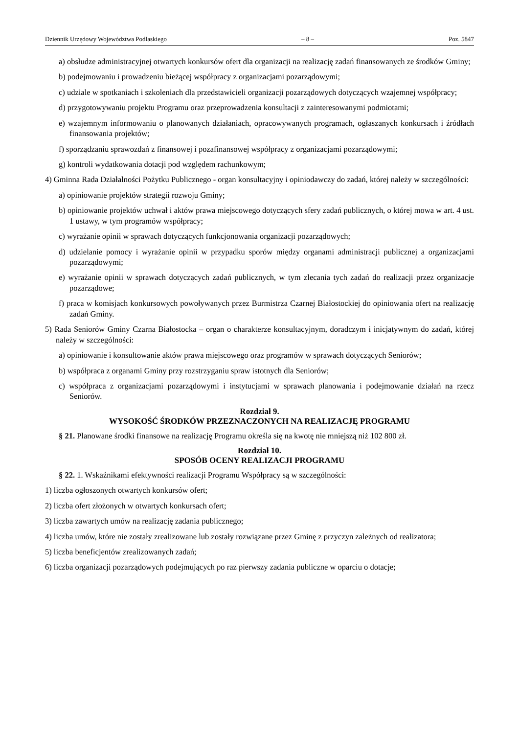Dziennik Urzędowy Województwa Podlaskiego – 8 – Poz. 5847
a) obsłudze administracyjnej otwartych konkursów ofert dla organizacji na realizację zadań finansowanych ze środków Gminy;
b) podejmowaniu i prowadzeniu bieżącej współpracy z organizacjami pozarządowymi;
c) udziale w spotkaniach i szkoleniach dla przedstawicieli organizacji pozarządowych dotyczących wzajemnej współpracy;
d) przygotowywaniu projektu Programu oraz przeprowadzenia konsultacji z zainteresowanymi podmiotami;
e) wzajemnym informowaniu o planowanych działaniach, opracowywanych programach, ogłaszanych konkursach i źródłach finansowania projektów;
f) sporządzaniu sprawozdań z finansowej i pozafinansowej współpracy z organizacjami pozarządowymi;
g) kontroli wydatkowania dotacji pod względem rachunkowym;
4) Gminna Rada Działalności Pożytku Publicznego - organ konsultacyjny i opiniodawczy do zadań, której należy w szczególności:
a) opiniowanie projektów strategii rozwoju Gminy;
b) opiniowanie projektów uchwał i aktów prawa miejscowego dotyczących sfery zadań publicznych, o której mowa w art. 4 ust. 1 ustawy, w tym programów współpracy;
c) wyrażanie opinii w sprawach dotyczących funkcjonowania organizacji pozarządowych;
d) udzielanie pomocy i wyrażanie opinii w przypadku sporów między organami administracji publicznej a organizacjami pozarządowymi;
e) wyrażanie opinii w sprawach dotyczących zadań publicznych, w tym zlecania tych zadań do realizacji przez organizacje pozarządowe;
f) praca w komisjach konkursowych powoływanych przez Burmistrza Czarnej Białostockiej do opiniowania ofert na realizację zadań Gminy.
5) Rada Seniorów Gminy Czarna Białostocka – organ o charakterze konsultacyjnym, doradczym i inicjatywnym do zadań, której należy w szczególności:
a) opiniowanie i konsultowanie aktów prawa miejscowego oraz programów w sprawach dotyczących Seniorów;
b) współpraca z organami Gminy przy rozstrzyganiu spraw istotnych dla Seniorów;
c) współpraca z organizacjami pozarządowymi i instytucjami w sprawach planowania i podejmowanie działań na rzecz Seniorów.
Rozdział 9.
WYSOKOŚĆ ŚRODKÓW PRZEZNACZONYCH NA REALIZACJĘ PROGRAMU
§ 21. Planowane środki finansowe na realizację Programu określa się na kwotę nie mniejszą niż 102 800 zł.
Rozdział 10.
SPOSÓB OCENY REALIZACJI PROGRAMU
§ 22. 1. Wskaźnikami efektywności realizacji Programu Współpracy są w szczególności:
1) liczba ogłoszonych otwartych konkursów ofert;
2) liczba ofert złożonych w otwartych konkursach ofert;
3) liczba zawartych umów na realizację zadania publicznego;
4) liczba umów, które nie zostały zrealizowane lub zostały rozwiązane przez Gminę z przyczyn zależnych od realizatora;
5) liczba beneficjentów zrealizowanych zadań;
6) liczba organizacji pozarządowych podejmujących po raz pierwszy zadania publiczne w oparciu o dotacje;